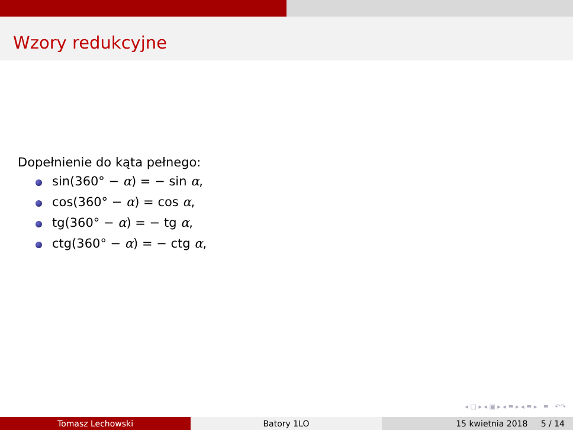Wzory redukcyjne
Dopełnienie do kąta pełnego:
sin(360° − α) = − sin α,
cos(360° − α) = cos α,
tg(360° − α) = − tg α,
ctg(360° − α) = − ctg α,
◂ □ ▸ ◂ ▣ ▸ ◂ ≡ ▸ ◂ ≡ ▸ ≡ ↶↷
Tomasz Lechowski Batory 1LO 15 kwietnia 2018 5 / 14